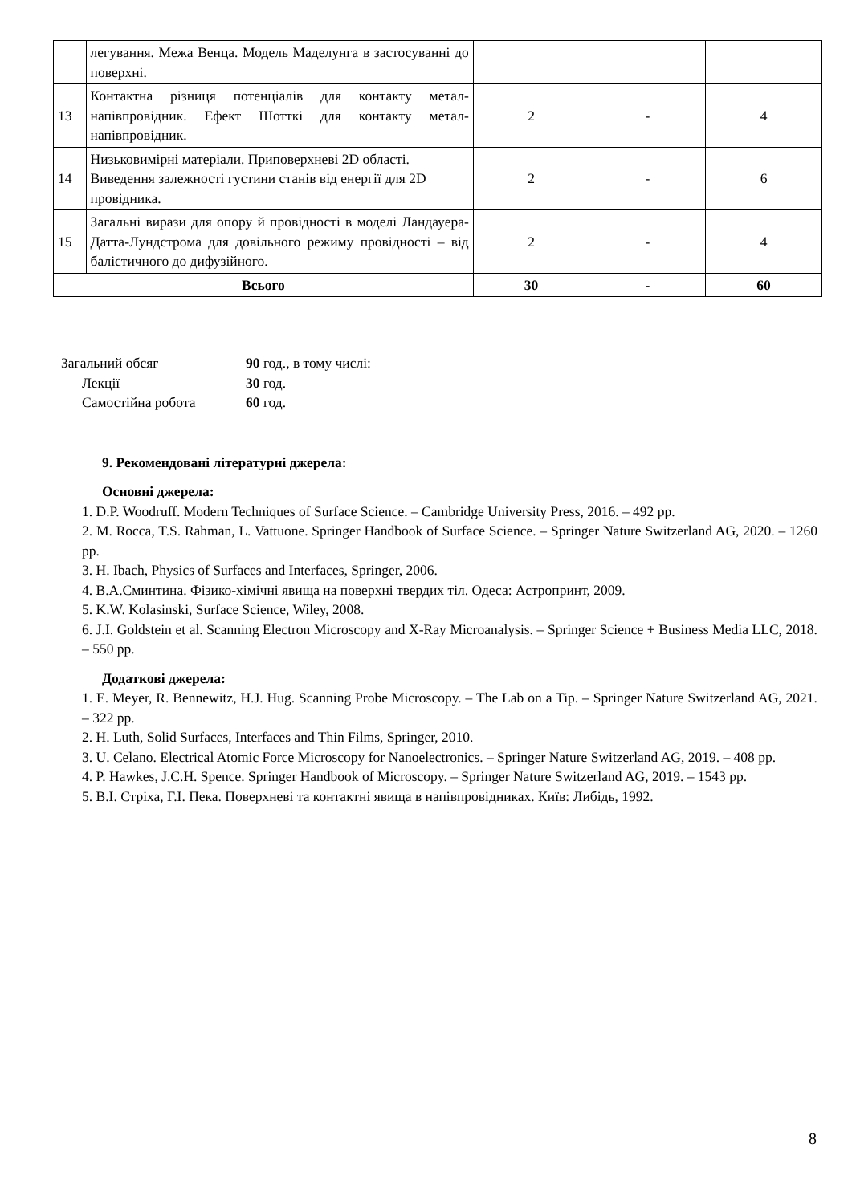| | легування. Межа Венца. Модель Маделунга в застосуванні до поверхні. | | | |
| 13 | Контактна різниця потенціалів для контакту метал-напівпровідник. Ефект Шотткі для контакту метал-напівпровідник. | 2 | - | 4 |
| 14 | Низьковимірні матеріали. Приповерхневі 2D області. Виведення залежності густини станів від енергії для 2D провідника. | 2 | - | 6 |
| 15 | Загальні вирази для опору й провідності в моделі Ландауера-Датта-Лундстрома для довільного режиму провідності – від балістичного до дифузійного. | 2 | - | 4 |
| Всього | | 30 | - | 60 |
Загальний обсяг
90 год., в тому числі:
Лекції
30 год.
Самостійна робота
60 год.
9. Рекомендовані літературні джерела:
Основні джерела:
1. D.P. Woodruff. Modern Techniques of Surface Science. – Cambridge University Press, 2016. – 492 pp.
2. M. Rocca, T.S. Rahman, L. Vattuone. Springer Handbook of Surface Science. – Springer Nature Switzerland AG, 2020. – 1260 pp.
3. H. Ibach, Physics of Surfaces and Interfaces, Springer, 2006.
4. В.А.Сминтина. Фізико-хімічні явища на поверхні твердих тіл. Одеса: Астропринт, 2009.
5. K.W. Kolasinski, Surface Science, Wiley, 2008.
6. J.I. Goldstein et al. Scanning Electron Microscopy and X-Ray Microanalysis. – Springer Science + Business Media LLC, 2018. – 550 pp.
Додаткові джерела:
1. E. Meyer, R. Bennewitz, H.J. Hug. Scanning Probe Microscopy. – The Lab on a Tip. – Springer Nature Switzerland AG, 2021. – 322 pp.
2. H. Luth, Solid Surfaces, Interfaces and Thin Films, Springer, 2010.
3. U. Celano. Electrical Atomic Force Microscopy for Nanoelectronics. – Springer Nature Switzerland AG, 2019. – 408 pp.
4. P. Hawkes, J.C.H. Spence. Springer Handbook of Microscopy. – Springer Nature Switzerland AG, 2019. – 1543 pp.
5. В.І. Стріха, Г.І. Пека. Поверхневі та контактні явища в напівпровідниках. Київ: Либідь, 1992.
8